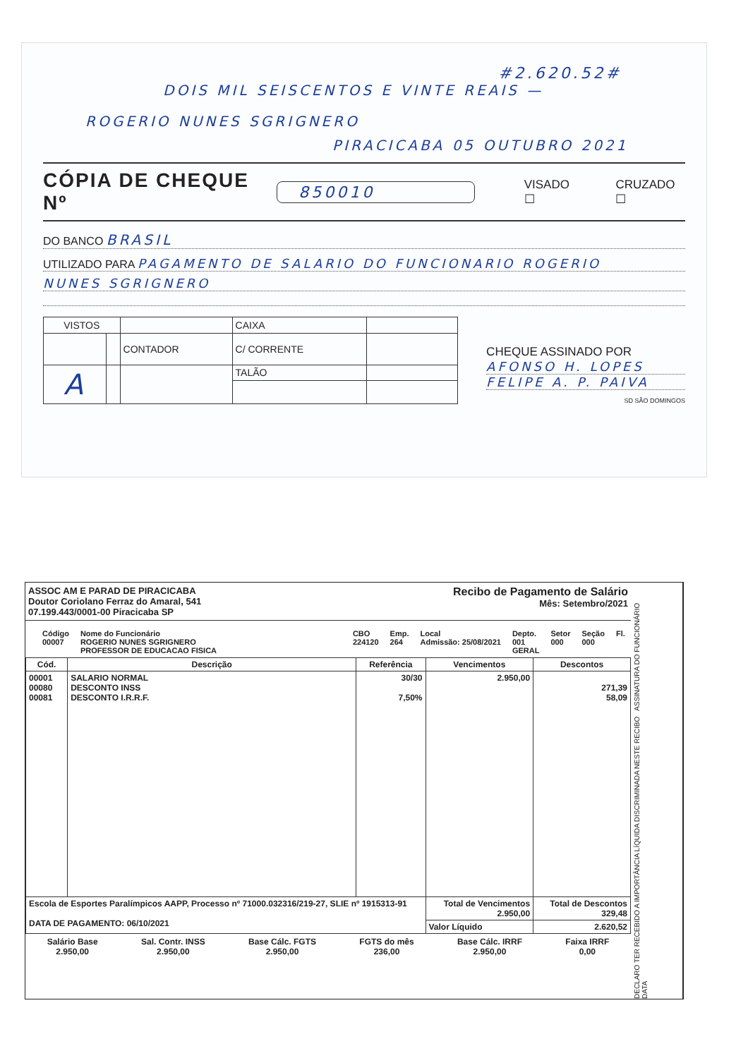#2.620.52#
DOIS MIL SEISCENTOS E VINTE REAIS —
ROGERIO NUNES SGRIGNERO
PIRACICABA 05 OUTUBRO 2021
CÓPIA DE CHEQUE Nº 850010 VISADO ☐ CRUZADO ☐
DO BANCO BRASIL
UTILIZADO PARA PAGAMENTO DE SALARIO DO FUNCIONARIO ROGERIO
NUNES SGRIGNERO
| VISTOS | | | CAIXA | |
| | | CONTADOR | C/ CORRENTE | |
| A | | | TALÃO | |
CHEQUE ASSINADO POR
AFONSO H. LOPES
FELIPE A. P. PAIVA
SD SÃO DOMINGOS
ASSOC AM E PARAD DE PIRACICABA
Doutor Coriolano Ferraz do Amaral, 541
07.199.443/0001-00 Piracicaba SP
Recibo de Pagamento de Salário
Mês: Setembro/2021
Código
00007 Nome do Funcionário
ROGERIO NUNES SGRIGNERO
PROFESSOR DE EDUCACAO FISICA CBO
224120 Emp.
264 Local
Admissão: 25/08/2021 Depto.
001
GERAL Setor
000 Seção
000 Fl.
| Cód. | Descrição | Referência | Vencimentos | Descontos |
| --- | --- | --- | --- | --- |
| 00001 00080 00081 | SALARIO NORMAL DESCONTO INSS DESCONTO I.R.R.F. | 30/30 7,50% | 2.950,00 | 271,39 58,09 |
| Escola de Esportes Paralímpicos AAPP, Processo nº 71000.032316/219-27, SLIE nº 1915313-91 DATA DE PAGAMENTO: 06/10/2021 | | | Total de Vencimentos 2.950,00 | Total de Descontos 329,48 |
| | | | Valor Líquido | 2.620,52 |
Salário Base
2.950,00 Sal. Contr. INSS
2.950,00 Base Cálc. FGTS
2.950,00 FGTS do mês
236,00 Base Cálc. IRRF
2.950,00 Faixa IRRF
0,00
DECLARO TER RECEBIDO A IMPORTÂNCIA LÍQUIDA DISCRIMINADA NESTE RECIBO ASSINATURA DO FUNCIONÁRIO DATA